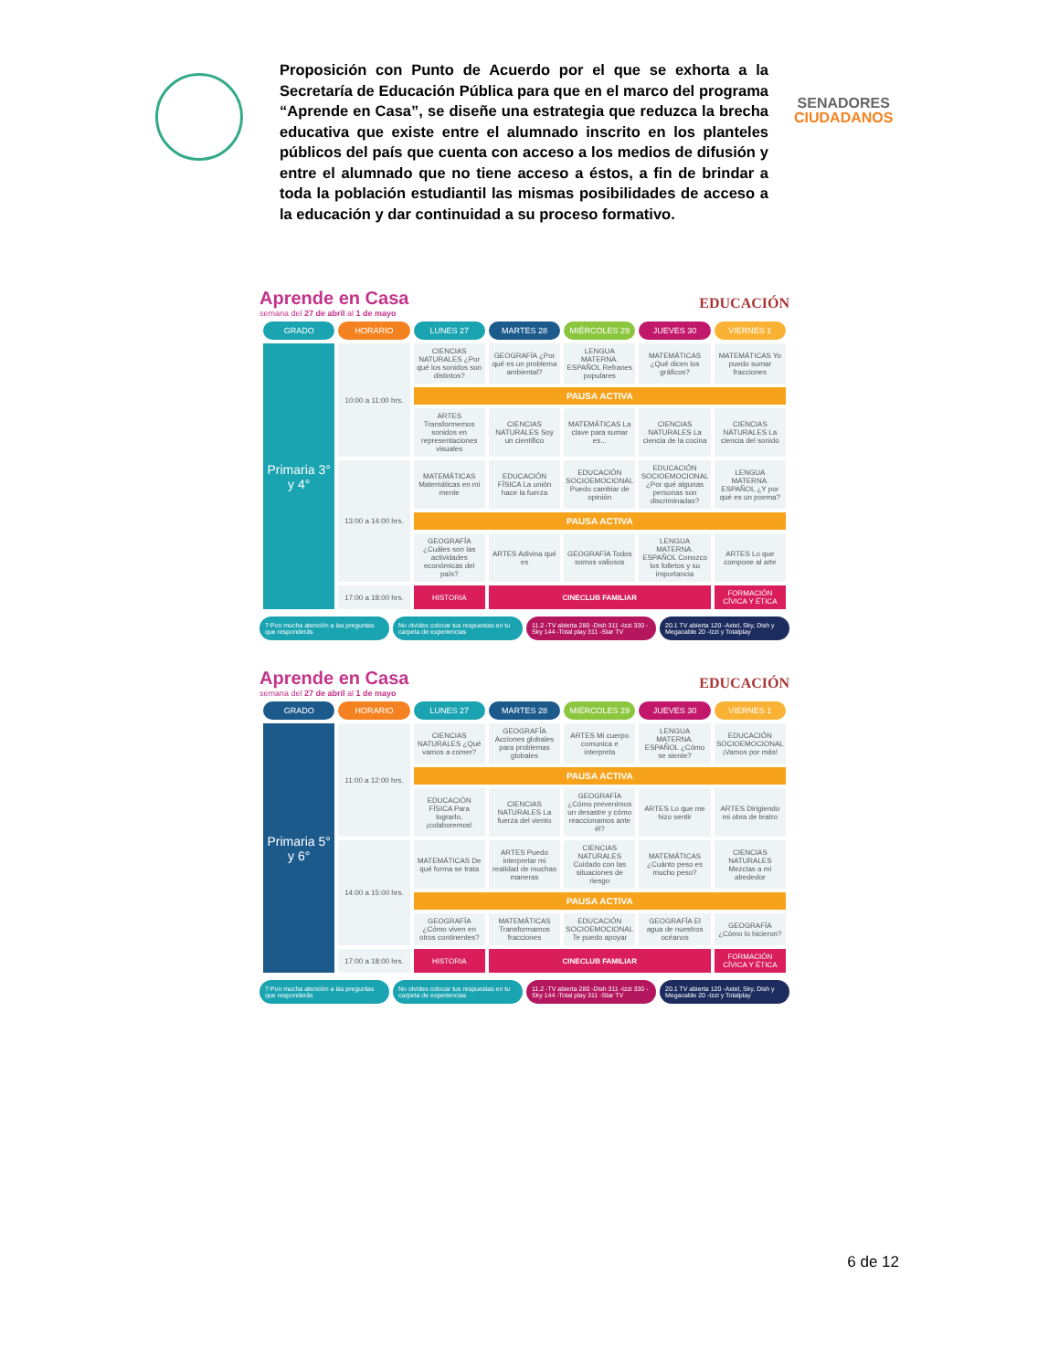Proposición con Punto de Acuerdo por el que se exhorta a la Secretaría de Educación Pública para que en el marco del programa “Aprende en Casa”, se diseñe una estrategia que reduzca la brecha educativa que existe entre el alumnado inscrito en los planteles públicos del país que cuenta con acceso a los medios de difusión y entre el alumnado que no tiene acceso a éstos, a fin de brindar a toda la población estudiantil las mismas posibilidades de acceso a la educación y dar continuidad a su proceso formativo.
SENADORES
CIUDADANOS
Aprende en Casa
semana del 27 de abril al 1 de mayo
EDUCACIÓN
| GRADO | HORARIO | LUNES 27 | MARTES 28 | MIÉRCOLES 29 | JUEVES 30 | VIERNES 1 |
| --- | --- | --- | --- | --- | --- | --- |
| Primaria 3° y 4° | 10:00 a 11:00 hrs. | CIENCIAS NATURALES ¿Por qué los sonidos son distintos? | GEOGRAFÍA ¿Por qué es un problema ambiental? | LENGUA MATERNA. ESPAÑOL Refranes populares | MATEMÁTICAS ¿Qué dicen los gráficos? | MATEMÁTICAS Yo puedo sumar fracciones |
| | | PAUSA ACTIVA | | | | |
| | | ARTES Transformemos sonidos en representaciones visuales | CIENCIAS NATURALES Soy un científico | MATEMÁTICAS La clave para sumar es... | CIENCIAS NATURALES La ciencia de la cocina | CIENCIAS NATURALES La ciencia del sonido |
| | 13:00 a 14:00 hrs. | MATEMÁTICAS Matemáticas en mi mente | EDUCACIÓN FÍSICA La unión hace la fuerza | EDUCACIÓN SOCIOEMOCIONAL Puedo cambiar de opinión | EDUCACIÓN SOCIOEMOCIONAL ¿Por qué algunas personas son discriminadas? | LENGUA MATERNA. ESPAÑOL ¿Y por qué es un poema? |
| | | PAUSA ACTIVA | | | | |
| | | GEOGRAFÍA ¿Cuáles son las actividades económicas del país? | ARTES Adivina qué es | GEOGRAFÍA Todos somos valiosos | LENGUA MATERNA. ESPAÑOL Conozco los folletos y su importancia | ARTES Lo que compone al arte |
| | 17:00 a 18:00 hrs. | HISTORIA | CINECLUB FAMILIAR | | | FORMACIÓN CÍVICA Y ÉTICA |
? Pon mucha atención a las preguntas que responderás
No olvides colocar tus respuestas en tu carpeta de experiencias
11.2 -TV abierta 280 -Dish 311 -Izzi 330 -Sky 144 -Total play 311 -Star TV
20.1 TV abierta 120 -Axtel, Sky, Dish y Megacable 20 -Izzi y Totalplay
Aprende en Casa
semana del 27 de abril al 1 de mayo
EDUCACIÓN
| GRADO | HORARIO | LUNES 27 | MARTES 28 | MIÉRCOLES 29 | JUEVES 30 | VIERNES 1 |
| --- | --- | --- | --- | --- | --- | --- |
| Primaria 5° y 6° | 11:00 a 12:00 hrs. | CIENCIAS NATURALES ¿Qué vamos a comer? | GEOGRAFÍA Acciones globales para problemas globales | ARTES Mi cuerpo comunica e interpreta | LENGUA MATERNA. ESPAÑOL ¿Cómo se siente? | EDUCACIÓN SOCIOEMOCIONAL ¡Vamos por más! |
| | | PAUSA ACTIVA | | | | |
| | | EDUCACIÓN FÍSICA Para lograrlo, ¡colaboremos! | CIENCIAS NATURALES La fuerza del viento | GEOGRAFÍA ¿Cómo prevenimos un desastre y cómo reaccionamos ante él? | ARTES Lo que me hizo sentir | ARTES Dirigiendo mi obra de teatro |
| | 14:00 a 15:00 hrs. | MATEMÁTICAS De qué forma se trata | ARTES Puedo interpretar mi realidad de muchas maneras | CIENCIAS NATURALES Cuidado con las situaciones de riesgo | MATEMÁTICAS ¿Cuánto peso es mucho peso? | CIENCIAS NATURALES Mezclas a mi alrededor |
| | | PAUSA ACTIVA | | | | |
| | | GEOGRAFÍA ¿Cómo viven en otros continentes? | MATEMÁTICAS Transformamos fracciones | EDUCACIÓN SOCIOEMOCIONAL Te puedo apoyar | GEOGRAFÍA El agua de nuestros océanos | GEOGRAFÍA ¿Cómo lo hicieron? |
| | 17:00 a 18:00 hrs. | HISTORIA | CINECLUB FAMILIAR | | | FORMACIÓN CÍVICA Y ÉTICA |
? Pon mucha atención a las preguntas que responderás
No olvides colocar tus respuestas en tu carpeta de experiencias
11.2 -TV abierta 280 -Dish 311 -Izzi 330 -Sky 144 -Total play 311 -Star TV
20.1 TV abierta 120 -Axtel, Sky, Dish y Megacable 20 -Izzi y Totalplay
6 de 12